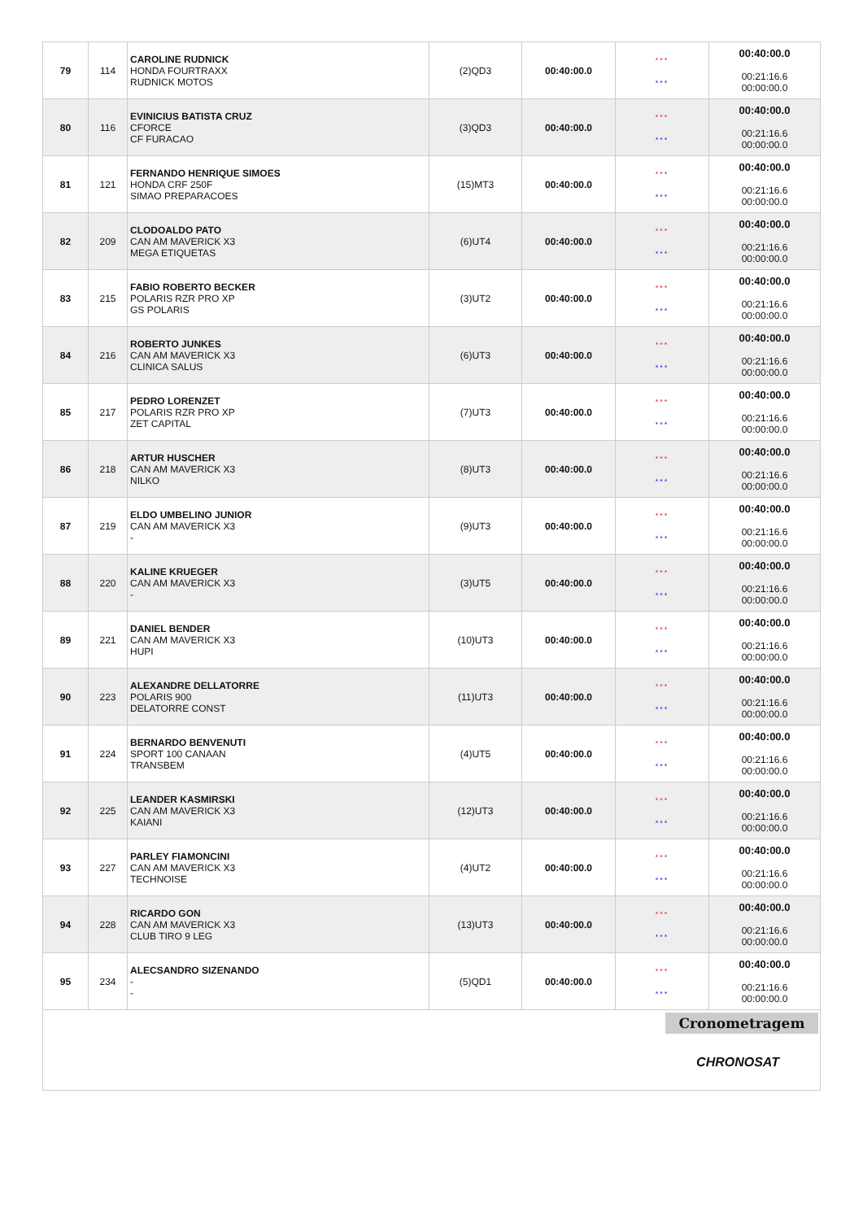| 79 | 114 | CAROLINE RUDNICK HONDA FOURTRAXX RUDNICK MOTOS | (2)QD3 | 00:40:00.0 | *** *** | 00:40:00.0 00:21:16.6 00:00:00.0 |
| 80 | 116 | EVINICIUS BATISTA CRUZ CFORCE CF FURACAO | (3)QD3 | 00:40:00.0 | *** *** | 00:40:00.0 00:21:16.6 00:00:00.0 |
| 81 | 121 | FERNANDO HENRIQUE SIMOES HONDA CRF 250F SIMAO PREPARACOES | (15)MT3 | 00:40:00.0 | *** *** | 00:40:00.0 00:21:16.6 00:00:00.0 |
| 82 | 209 | CLODOALDO PATO CAN AM MAVERICK X3 MEGA ETIQUETAS | (6)UT4 | 00:40:00.0 | *** *** | 00:40:00.0 00:21:16.6 00:00:00.0 |
| 83 | 215 | FABIO ROBERTO BECKER POLARIS RZR PRO XP GS POLARIS | (3)UT2 | 00:40:00.0 | *** *** | 00:40:00.0 00:21:16.6 00:00:00.0 |
| 84 | 216 | ROBERTO JUNKES CAN AM MAVERICK X3 CLINICA SALUS | (6)UT3 | 00:40:00.0 | *** *** | 00:40:00.0 00:21:16.6 00:00:00.0 |
| 85 | 217 | PEDRO LORENZET POLARIS RZR PRO XP ZET CAPITAL | (7)UT3 | 00:40:00.0 | *** *** | 00:40:00.0 00:21:16.6 00:00:00.0 |
| 86 | 218 | ARTUR HUSCHER CAN AM MAVERICK X3 NILKO | (8)UT3 | 00:40:00.0 | *** *** | 00:40:00.0 00:21:16.6 00:00:00.0 |
| 87 | 219 | ELDO UMBELINO JUNIOR CAN AM MAVERICK X3 - | (9)UT3 | 00:40:00.0 | *** *** | 00:40:00.0 00:21:16.6 00:00:00.0 |
| 88 | 220 | KALINE KRUEGER CAN AM MAVERICK X3 - | (3)UT5 | 00:40:00.0 | *** *** | 00:40:00.0 00:21:16.6 00:00:00.0 |
| 89 | 221 | DANIEL BENDER CAN AM MAVERICK X3 HUPI | (10)UT3 | 00:40:00.0 | *** *** | 00:40:00.0 00:21:16.6 00:00:00.0 |
| 90 | 223 | ALEXANDRE DELLATORRE POLARIS 900 DELATORRE CONST | (11)UT3 | 00:40:00.0 | *** *** | 00:40:00.0 00:21:16.6 00:00:00.0 |
| 91 | 224 | BERNARDO BENVENUTI SPORT 100 CANAAN TRANSBEM | (4)UT5 | 00:40:00.0 | *** *** | 00:40:00.0 00:21:16.6 00:00:00.0 |
| 92 | 225 | LEANDER KASMIRSKI CAN AM MAVERICK X3 KAIANI | (12)UT3 | 00:40:00.0 | *** *** | 00:40:00.0 00:21:16.6 00:00:00.0 |
| 93 | 227 | PARLEY FIAMONCINI CAN AM MAVERICK X3 TECHNOISE | (4)UT2 | 00:40:00.0 | *** *** | 00:40:00.0 00:21:16.6 00:00:00.0 |
| 94 | 228 | RICARDO GON CAN AM MAVERICK X3 CLUB TIRO 9 LEG | (13)UT3 | 00:40:00.0 | *** *** | 00:40:00.0 00:21:16.6 00:00:00.0 |
| 95 | 234 | ALECSANDRO SIZENANDO - - | (5)QD1 | 00:40:00.0 | *** *** | 00:40:00.0 00:21:16.6 00:00:00.0 |
Cronometragem
CHRONOSAT